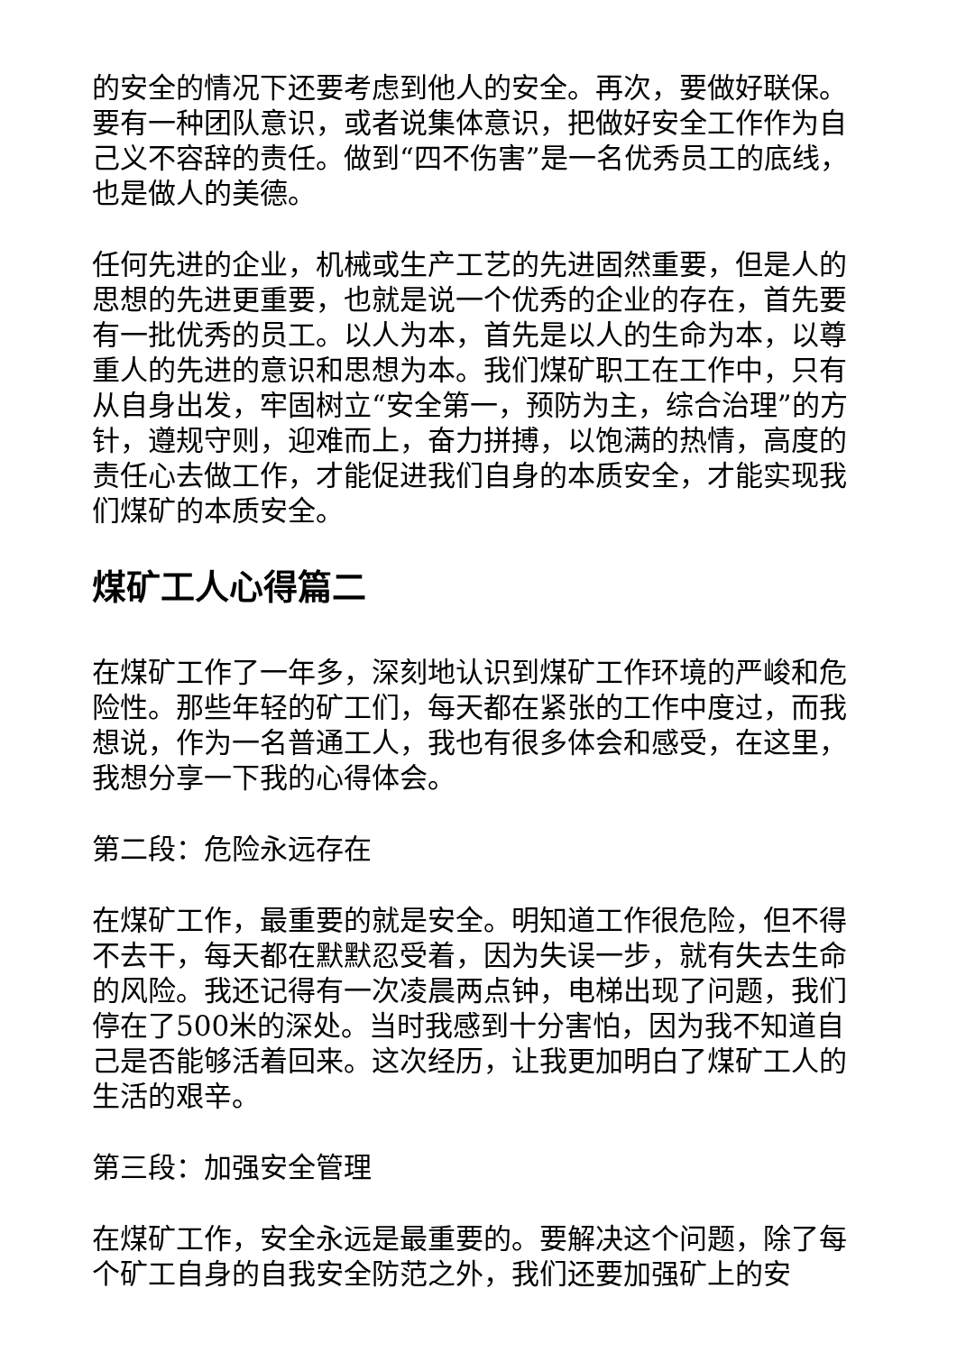的安全的情况下还要考虑到他人的安全。再次，要做好联保。要有一种团队意识，或者说集体意识，把做好安全工作作为自己义不容辞的责任。做到“四不伤害”是一名优秀员工的底线，也是做人的美德。
任何先进的企业，机械或生产工艺的先进固然重要，但是人的思想的先进更重要，也就是说一个优秀的企业的存在，首先要有一批优秀的员工。以人为本，首先是以人的生命为本，以尊重人的先进的意识和思想为本。我们煤矿职工在工作中，只有从自身出发，牢固树立“安全第一，预防为主，综合治理”的方针，遵规守则，迎难而上，奋力拼搏，以饱满的热情，高度的责任心去做工作，才能促进我们自身的本质安全，才能实现我们煤矿的本质安全。
煤矿工人心得篇二
在煤矿工作了一年多，深刻地认识到煤矿工作环境的严峻和危险性。那些年轻的矿工们，每天都在紧张的工作中度过，而我想说，作为一名普通工人，我也有很多体会和感受，在这里，我想分享一下我的心得体会。
第二段：危险永远存在
在煤矿工作，最重要的就是安全。明知道工作很危险，但不得不去干，每天都在默默忍受着，因为失误一步，就有失去生命的风险。我还记得有一次凌晨两点钟，电梯出现了问题，我们停在了500米的深处。当时我感到十分害怕，因为我不知道自己是否能够活着回来。这次经历，让我更加明白了煤矿工人的生活的艰辛。
第三段：加强安全管理
在煤矿工作，安全永远是最重要的。要解决这个问题，除了每个矿工自身的自我安全防范之外，我们还要加强矿上的安